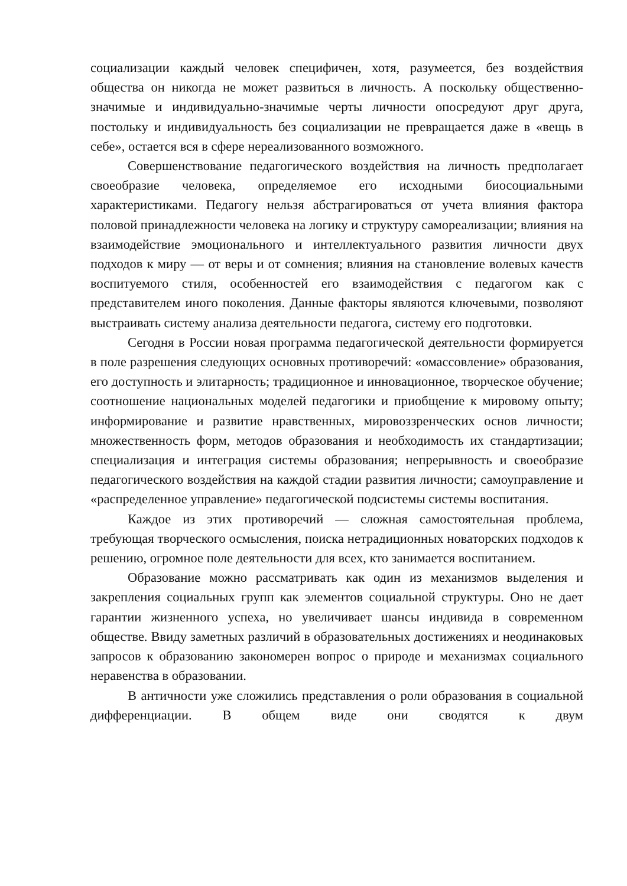социализации каждый человек специфичен, хотя, разумеется, без воздействия общества он никогда не может развиться в личность. А поскольку общественно-значимые и индивидуально-значимые черты личности опосредуют друг друга, постольку и индивидуальность без социализации не превращается даже в «вещь в себе», остается вся в сфере нереализованного возможного.
Совершенствование педагогического воздействия на личность предполагает своеобразие человека, определяемое его исходными биосоциальными характеристиками. Педагогу нельзя абстрагироваться от учета влияния фактора половой принадлежности человека на логику и структуру самореализации; влияния на взаимодействие эмоционального и интеллектуального развития личности двух подходов к миру — от веры и от сомнения; влияния на становление волевых качеств воспитуемого стиля, особенностей его взаимодействия с педагогом как с представителем иного поколения. Данные факторы являются ключевыми, позволяют выстраивать систему анализа деятельности педагога, систему его подготовки.
Сегодня в России новая программа педагогической деятельности формируется в поле разрешения следующих основных противоречий: «омассовление» образования, его доступность и элитарность; традиционное и инновационное, творческое обучение; соотношение национальных моделей педагогики и приобщение к мировому опыту; информирование и развитие нравственных, мировоззренческих основ личности; множественность форм, методов образования и необходимость их стандартизации; специализация и интеграция системы образования; непрерывность и своеобразие педагогического воздействия на каждой стадии развития личности; самоуправление и «распределенное управление» педагогической подсистемы системы воспитания.
Каждое из этих противоречий — сложная самостоятельная проблема, требующая творческого осмысления, поиска нетрадиционных новаторских подходов к решению, огромное поле деятельности для всех, кто занимается воспитанием.
Образование можно рассматривать как один из механизмов выделения и закрепления социальных групп как элементов социальной структуры. Оно не дает гарантии жизненного успеха, но увеличивает шансы индивида в современном обществе. Ввиду заметных различий в образовательных достижениях и неодинаковых запросов к образованию закономерен вопрос о природе и механизмах социального неравенства в образовании.
В античности уже сложились представления о роли образования в социальной дифференциации. В общем виде они сводятся к двум